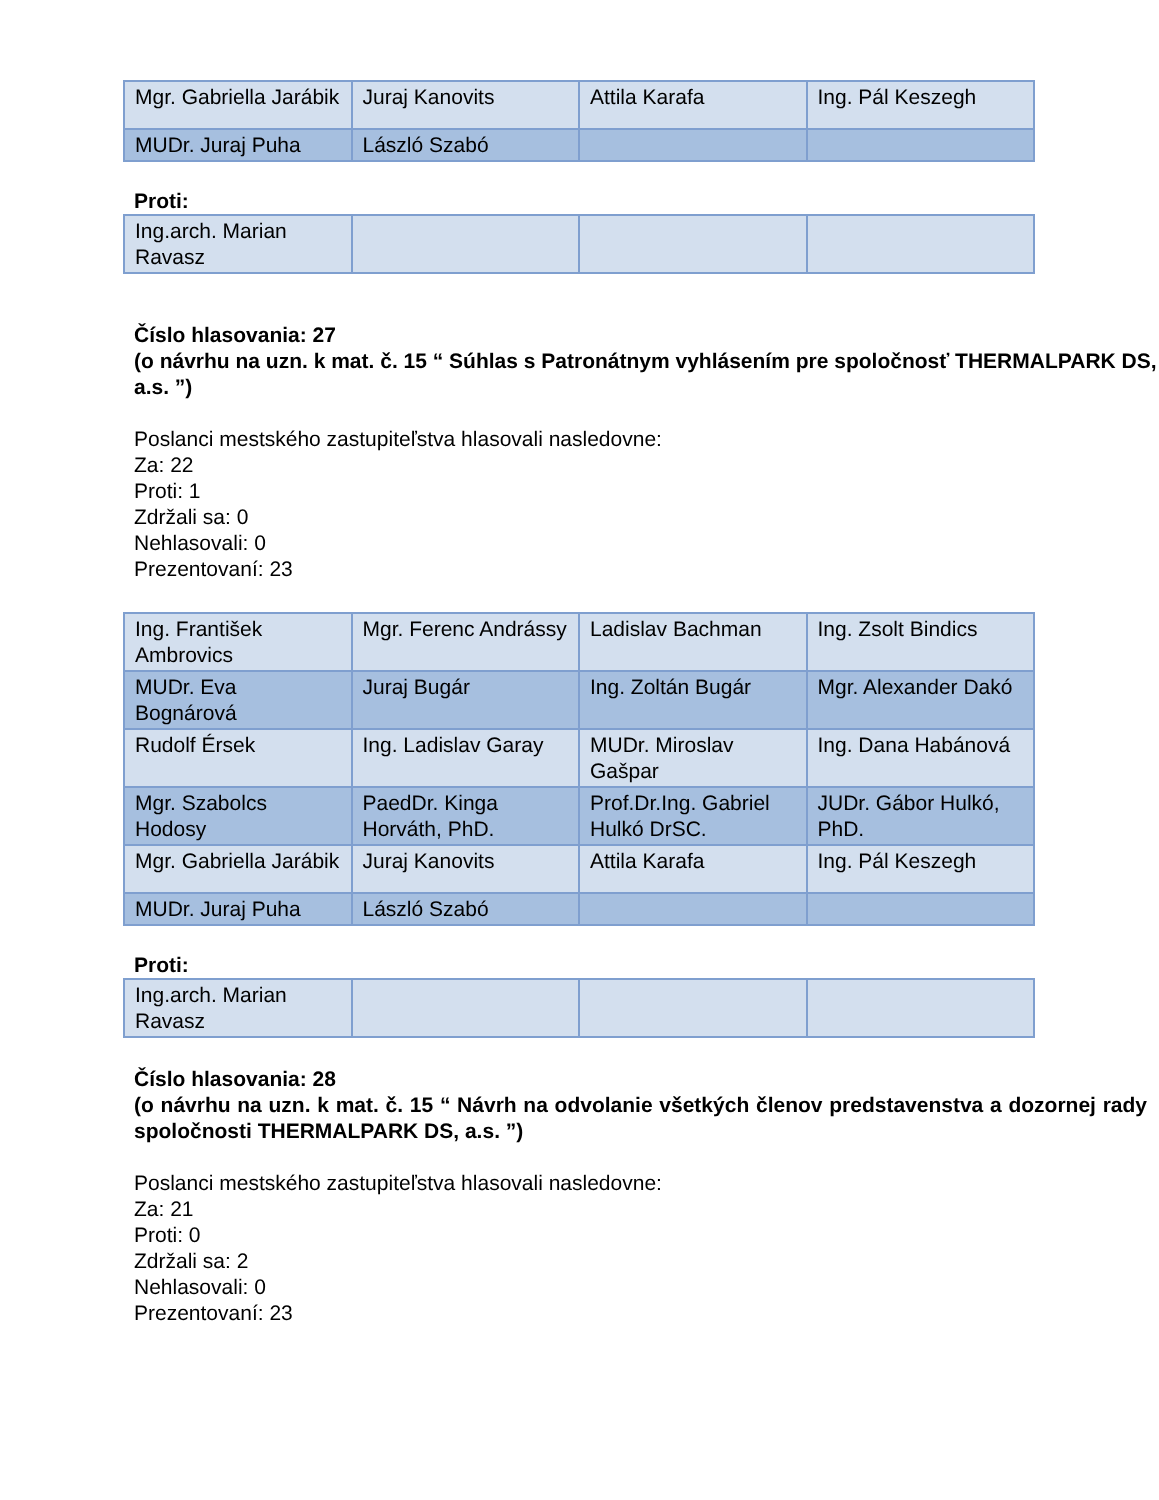| Mgr. Gabriella Jarábik | Juraj Kanovits | Attila Karafa | Ing. Pál Keszegh |
| MUDr. Juraj Puha | László Szabó | | |
Proti:
| Ing.arch. Marian Ravasz | | | |
Číslo hlasovania: 27
(o návrhu na uzn. k mat. č. 15 “ Súhlas s Patronátnym vyhlásením pre spoločnosť THERMALPARK DS, a.s. ”)
Poslanci mestského zastupiteľstva hlasovali nasledovne:
Za: 22
Proti: 1
Zdržali sa: 0
Nehlasovali: 0
Prezentovaní: 23
| Ing. František Ambrovics | Mgr. Ferenc Andrássy | Ladislav Bachman | Ing. Zsolt Bindics |
| MUDr. Eva Bognárová | Juraj Bugár | Ing. Zoltán Bugár | Mgr. Alexander Dakó |
| Rudolf Érsek | Ing. Ladislav Garay | MUDr. Miroslav Gašpar | Ing. Dana Habánová |
| Mgr. Szabolcs Hodosy | PaedDr. Kinga Horváth, PhD. | Prof.Dr.Ing. Gabriel Hulkó DrSC. | JUDr. Gábor Hulkó, PhD. |
| Mgr. Gabriella Jarábik | Juraj Kanovits | Attila Karafa | Ing. Pál Keszegh |
| MUDr. Juraj Puha | László Szabó | | |
Proti:
| Ing.arch. Marian Ravasz | | | |
Číslo hlasovania: 28
(o návrhu na uzn. k mat. č. 15 “ Návrh na odvolanie všetkých členov predstavenstva a dozornej rady spoločnosti THERMALPARK DS, a.s. ”)
Poslanci mestského zastupiteľstva hlasovali nasledovne:
Za: 21
Proti: 0
Zdržali sa: 2
Nehlasovali: 0
Prezentovaní: 23